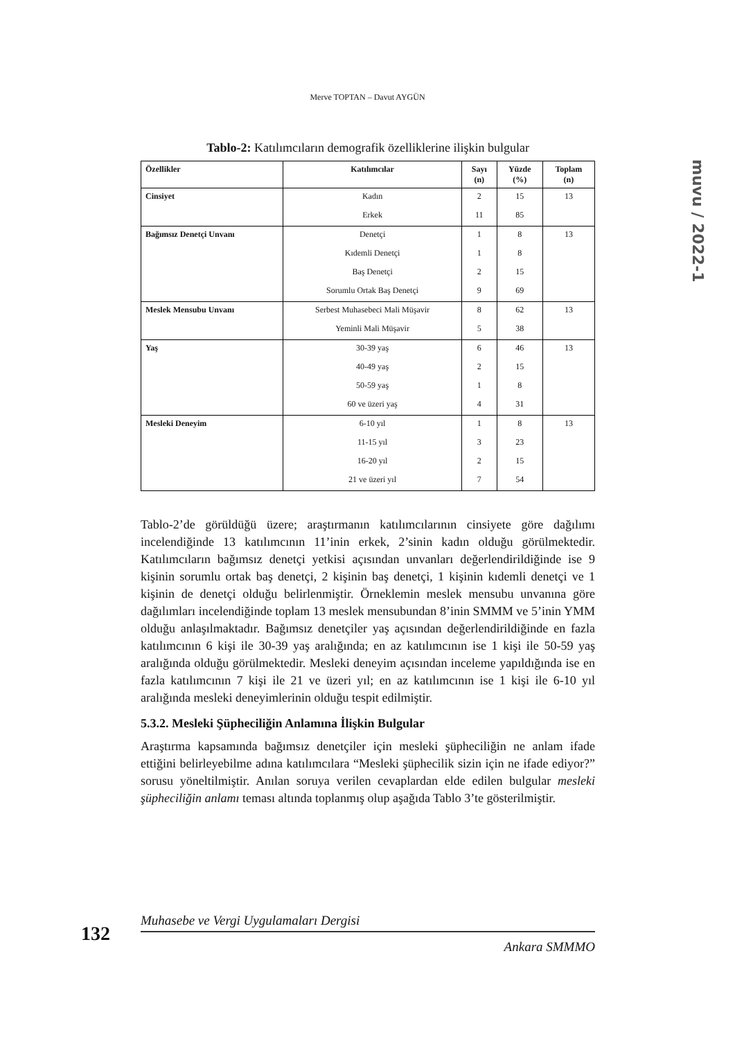Merve TOPTAN – Davut AYGÜN
muvu / 2022-1
Tablo-2: Katılımcıların demografik özelliklerine ilişkin bulgular
| Özellikler | Katılımcılar | Sayı (n) | Yüzde (%) | Toplam (n) |
| --- | --- | --- | --- | --- |
| Cinsiyet | Kadın | 2 | 15 | 13 |
| | Erkek | 11 | 85 | |
| Bağımsız Denetçi Unvanı | Denetçi | 1 | 8 | 13 |
| | Kıdemli Denetçi | 1 | 8 | |
| | Baş Denetçi | 2 | 15 | |
| | Sorumlu Ortak Baş Denetçi | 9 | 69 | |
| Meslek Mensubu Unvanı | Serbest Muhasebeci Mali Müşavir | 8 | 62 | 13 |
| | Yeminli Mali Müşavir | 5 | 38 | |
| Yaş | 30-39 yaş | 6 | 46 | 13 |
| | 40-49 yaş | 2 | 15 | |
| | 50-59 yaş | 1 | 8 | |
| | 60 ve üzeri yaş | 4 | 31 | |
| Mesleki Deneyim | 6-10 yıl | 1 | 8 | 13 |
| | 11-15 yıl | 3 | 23 | |
| | 16-20 yıl | 2 | 15 | |
| | 21 ve üzeri yıl | 7 | 54 | |
Tablo-2’de görüldüğü üzere; araştırmanın katılımcılarının cinsiyete göre dağılımı incelendiğinde 13 katılımcının 11’inin erkek, 2’sinin kadın olduğu görülmektedir. Katılımcıların bağımsız denetçi yetkisi açısından unvanları değerlendirildiğinde ise 9 kişinin sorumlu ortak baş denetçi, 2 kişinin baş denetçi, 1 kişinin kıdemli denetçi ve 1 kişinin de denetçi olduğu belirlenmiştir. Örneklemin meslek mensubu unvanına göre dağılımları incelendiğinde toplam 13 meslek mensubundan 8’inin SMMM ve 5’inin YMM olduğu anlaşılmaktadır. Bağımsız denetçiler yaş açısından değerlendirildiğinde en fazla katılımcının 6 kişi ile 30-39 yaş aralığında; en az katılımcının ise 1 kişi ile 50-59 yaş aralığında olduğu görülmektedir. Mesleki deneyim açısından inceleme yapıldığında ise en fazla katılımcının 7 kişi ile 21 ve üzeri yıl; en az katılımcının ise 1 kişi ile 6-10 yıl aralığında mesleki deneyimlerinin olduğu tespit edilmiştir.
5.3.2. Mesleki Şüpheciliğin Anlamına İlişkin Bulgular
Araştırma kapsamında bağımsız denetçiler için mesleki şüpheciliğin ne anlam ifade ettiğini belirleyebilme adına katılımcılara “Mesleki şüphecilik sizin için ne ifade ediyor?” sorusu yöneltilmiştir. Anılan soruya verilen cevaplardan elde edilen bulgular mesleki şüpheciliğin anlamı teması altında toplanmış olup aşağıda Tablo 3’te gösterilmiştir.
132
Muhasebe ve Vergi Uygulamaları Dergisi
Ankara SMMMO